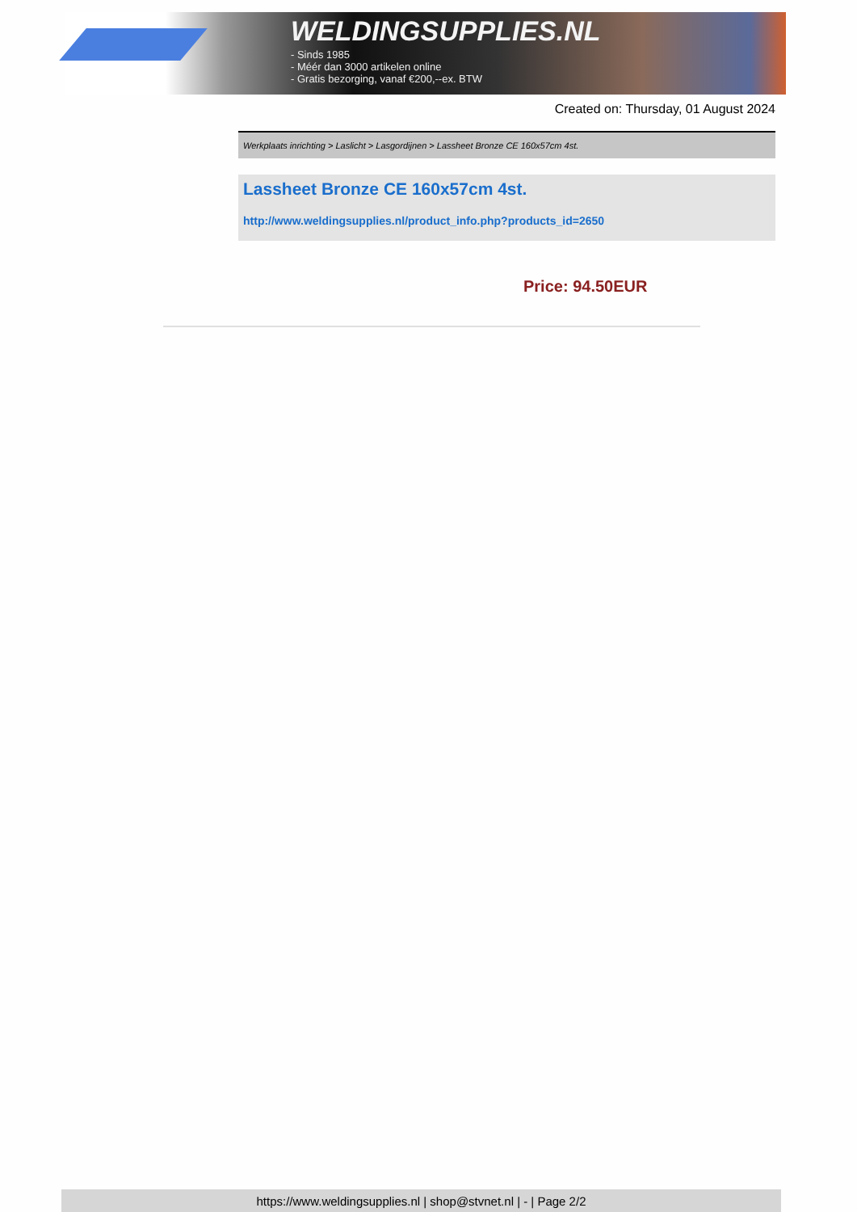WELDINGSUPPLIES.NL
- Sinds 1985
- Méér dan 3000 artikelen online
- Gratis bezorging, vanaf €200,--ex. BTW
Created on: Thursday, 01 August 2024
Werkplaats inrichting > Laslicht > Lasgordijnen > Lassheet Bronze CE 160x57cm 4st.
Lassheet Bronze CE 160x57cm 4st.
http://www.weldingsupplies.nl/product_info.php?products_id=2650
Price: 94.50EUR
https://www.weldingsupplies.nl | shop@stvnet.nl | - | Page 2/2